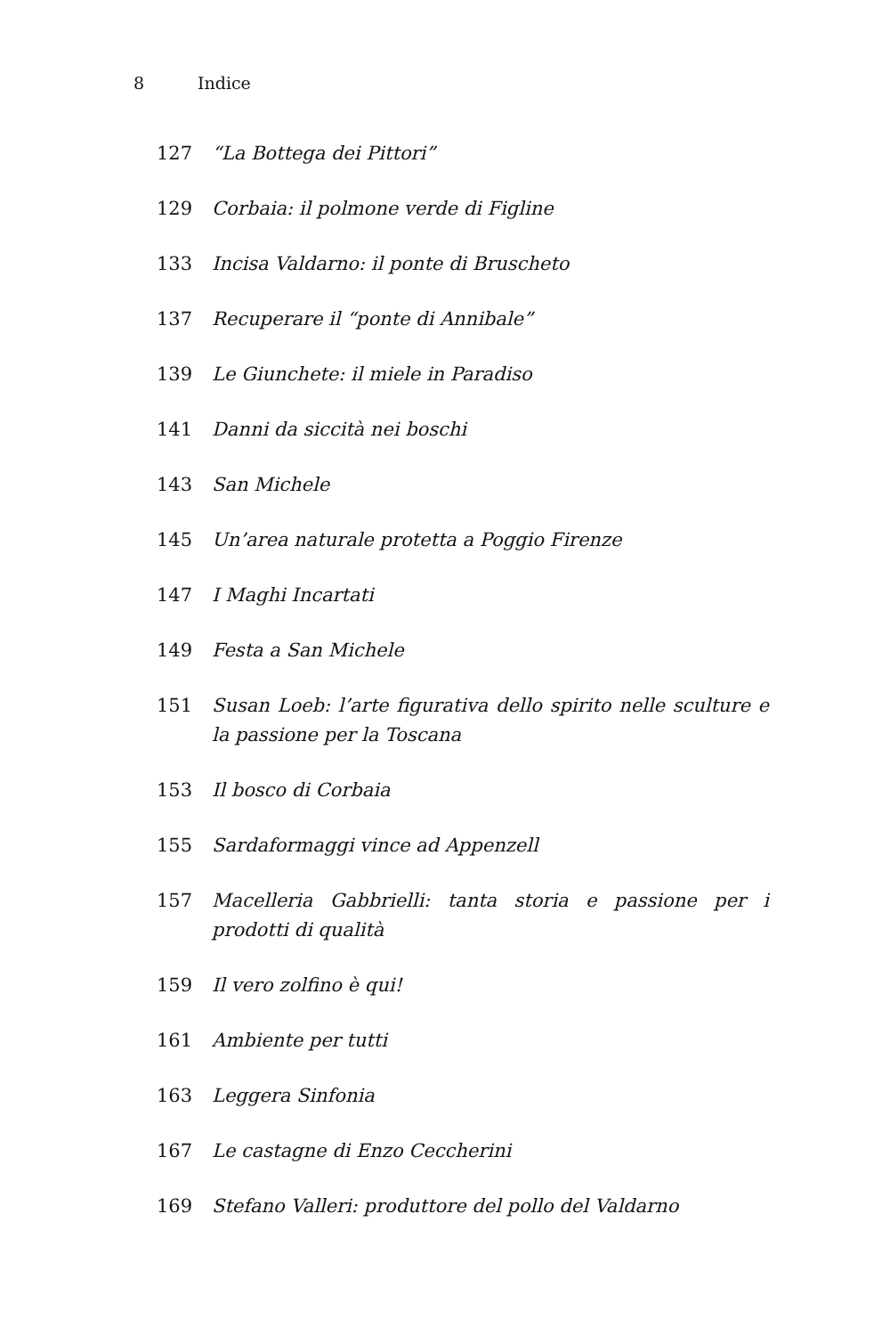8 Indice
127 “La Bottega dei Pittori”
129 Corbaia: il polmone verde di Figline
133 Incisa Valdarno: il ponte di Bruscheto
137 Recuperare il “ponte di Annibale”
139 Le Giunchete: il miele in Paradiso
141 Danni da siccità nei boschi
143 San Michele
145 Un’area naturale protetta a Poggio Firenze
147 I Maghi Incartati
149 Festa a San Michele
151 Susan Loeb: l’arte figurativa dello spirito nelle sculture e la passione per la Toscana
153 Il bosco di Corbaia
155 Sardaformaggi vince ad Appenzell
157 Macelleria Gabbrielli: tanta storia e passione per i prodotti di qualità
159 Il vero zolfino è qui!
161 Ambiente per tutti
163 Leggera Sinfonia
167 Le castagne di Enzo Ceccherini
169 Stefano Valleri: produttore del pollo del Valdarno